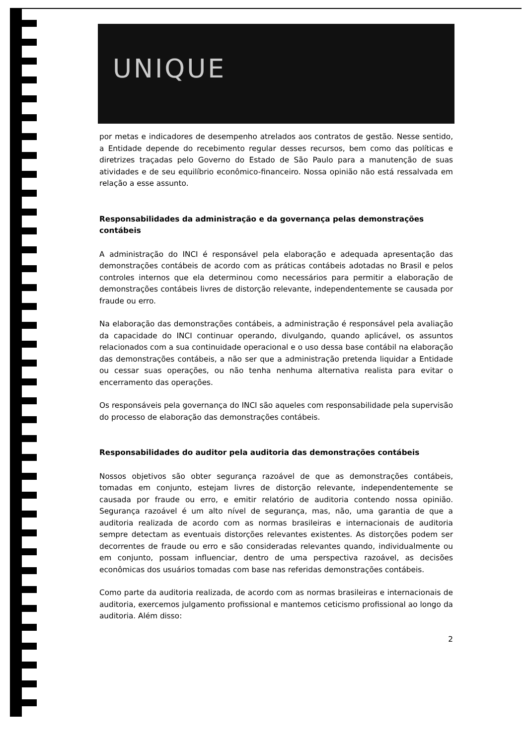UNIQUE
por metas e indicadores de desempenho atrelados aos contratos de gestão. Nesse sentido, a Entidade depende do recebimento regular desses recursos, bem como das políticas e diretrizes traçadas pelo Governo do Estado de São Paulo para a manutenção de suas atividades e de seu equilíbrio econômico-financeiro. Nossa opinião não está ressalvada em relação a esse assunto.
Responsabilidades da administração e da governança pelas demonstrações contábeis
A administração do INCI é responsável pela elaboração e adequada apresentação das demonstrações contábeis de acordo com as práticas contábeis adotadas no Brasil e pelos controles internos que ela determinou como necessários para permitir a elaboração de demonstrações contábeis livres de distorção relevante, independentemente se causada por fraude ou erro.
Na elaboração das demonstrações contábeis, a administração é responsável pela avaliação da capacidade do INCI continuar operando, divulgando, quando aplicável, os assuntos relacionados com a sua continuidade operacional e o uso dessa base contábil na elaboração das demonstrações contábeis, a não ser que a administração pretenda liquidar a Entidade ou cessar suas operações, ou não tenha nenhuma alternativa realista para evitar o encerramento das operações.
Os responsáveis pela governança do INCI são aqueles com responsabilidade pela supervisão do processo de elaboração das demonstrações contábeis.
Responsabilidades do auditor pela auditoria das demonstrações contábeis
Nossos objetivos são obter segurança razoável de que as demonstrações contábeis, tomadas em conjunto, estejam livres de distorção relevante, independentemente se causada por fraude ou erro, e emitir relatório de auditoria contendo nossa opinião. Segurança razoável é um alto nível de segurança, mas, não, uma garantia de que a auditoria realizada de acordo com as normas brasileiras e internacionais de auditoria sempre detectam as eventuais distorções relevantes existentes. As distorções podem ser decorrentes de fraude ou erro e são consideradas relevantes quando, individualmente ou em conjunto, possam influenciar, dentro de uma perspectiva razoável, as decisões econômicas dos usuários tomadas com base nas referidas demonstrações contábeis.
Como parte da auditoria realizada, de acordo com as normas brasileiras e internacionais de auditoria, exercemos julgamento profissional e mantemos ceticismo profissional ao longo da auditoria. Além disso:
2